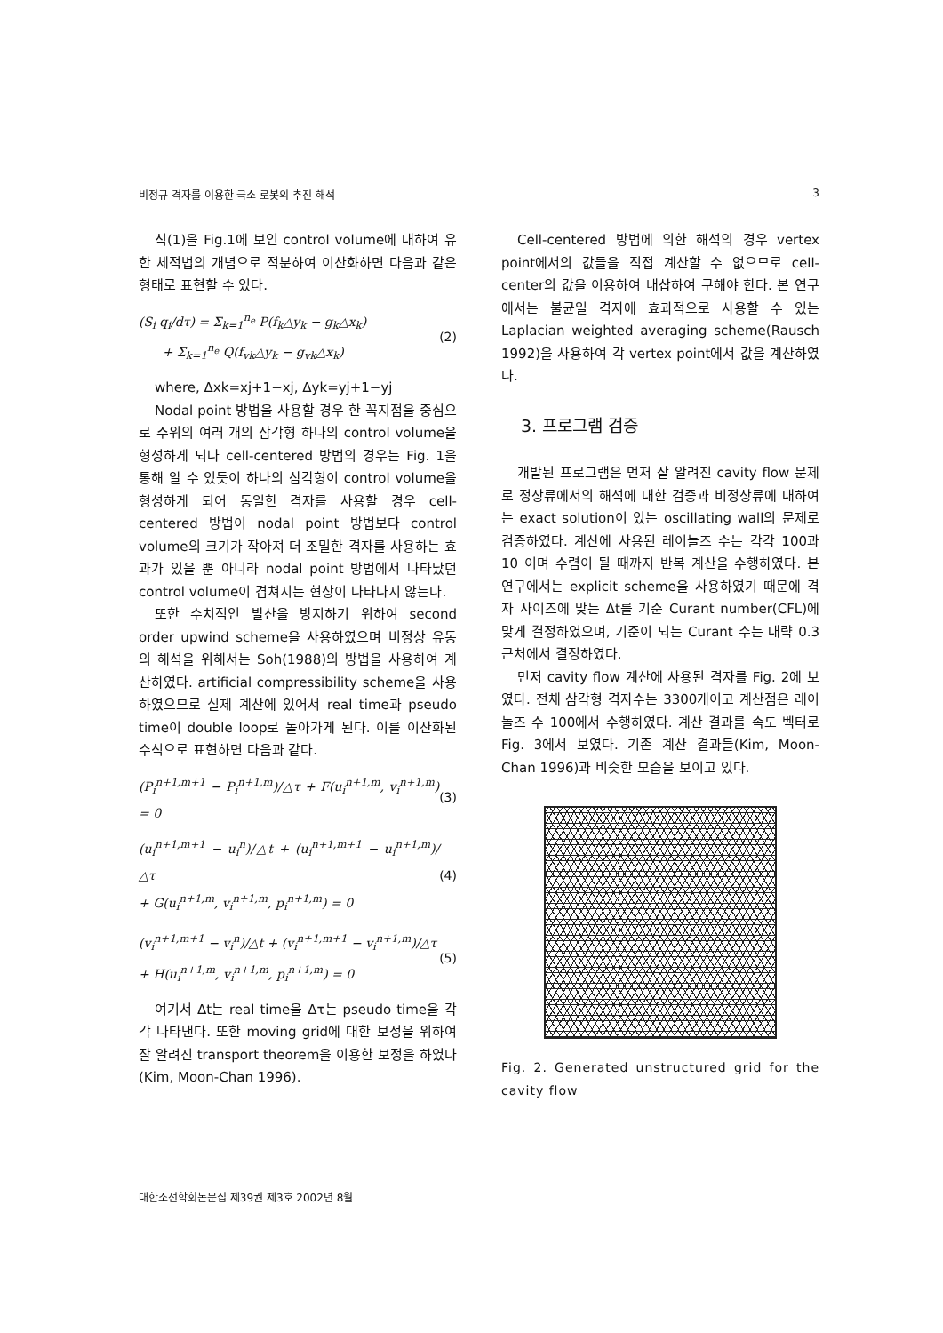비정규 격자를 이용한 극소 로봇의 추진 해석 3
식(1)을 Fig.1에 보인 control volume에 대하여 유한 체적법의 개념으로 적분하여 이산화하면 다음과 같은 형태로 표현할 수 있다.
(S<sub>i</sub> q<sub>i</sub>/dτ) = Σ<sub>k=1</sub><sup>n<sub>e</sub></sup> P(f<sub>k</sub>△y<sub>k</sub> − g<sub>k</sub>△x<sub>k</sub>)
+ Σ<sub>k=1</sub><sup>n<sub>e</sub></sup> Q(f<sub>vk</sub>△y<sub>k</sub> − g<sub>vk</sub>△x<sub>k</sub>)
(2)
where, Δxk=xj+1−xj, Δyk=yj+1−yj
Nodal point 방법을 사용할 경우 한 꼭지점을 중심으로 주위의 여러 개의 삼각형 하나의 control volume을 형성하게 되나 cell-centered 방법의 경우는 Fig. 1을 통해 알 수 있듯이 하나의 삼각형이 control volume을 형성하게 되어 동일한 격자를 사용할 경우 cell-centered 방법이 nodal point 방법보다 control volume의 크기가 작아져 더 조밀한 격자를 사용하는 효과가 있을 뿐 아니라 nodal point 방법에서 나타났던 control volume이 겹쳐지는 현상이 나타나지 않는다.
또한 수치적인 발산을 방지하기 위하여 second order upwind scheme을 사용하였으며 비정상 유동의 해석을 위해서는 Soh(1988)의 방법을 사용하여 계산하였다. artificial compressibility scheme을 사용하였으므로 실제 계산에 있어서 real time과 pseudo time이 double loop로 돌아가게 된다. 이를 이산화된 수식으로 표현하면 다음과 같다.
(P<sub>i</sub><sup>n+1,m+1</sup> − P<sub>i</sub><sup>n+1,m</sup>)/△τ + F(u<sub>i</sub><sup>n+1,m</sup>, v<sub>i</sub><sup>n+1,m</sup>) = 0
(3)
(u<sub>i</sub><sup>n+1,m+1</sup> − u<sub>i</sub><sup>n</sup>)/△t + (u<sub>i</sub><sup>n+1,m+1</sup> − u<sub>i</sub><sup>n+1,m</sup>)/△τ
+ G(u<sub>i</sub><sup>n+1,m</sup>, v<sub>i</sub><sup>n+1,m</sup>, p<sub>i</sub><sup>n+1,m</sup>) = 0
(4)
(v<sub>i</sub><sup>n+1,m+1</sup> − v<sub>i</sub><sup>n</sup>)/△t + (v<sub>i</sub><sup>n+1,m+1</sup> − v<sub>i</sub><sup>n+1,m</sup>)/△τ
+ H(u<sub>i</sub><sup>n+1,m</sup>, v<sub>i</sub><sup>n+1,m</sup>, p<sub>i</sub><sup>n+1,m</sup>) = 0
(5)
여기서 Δt는 real time을 Δτ는 pseudo time을 각각 나타낸다. 또한 moving grid에 대한 보정을 위하여 잘 알려진 transport theorem을 이용한 보정을 하였다(Kim, Moon-Chan 1996).
Cell-centered 방법에 의한 해석의 경우 vertex point에서의 값들을 직접 계산할 수 없으므로 cell-center의 값을 이용하여 내삽하여 구해야 한다. 본 연구에서는 불균일 격자에 효과적으로 사용할 수 있는 Laplacian weighted averaging scheme(Rausch 1992)을 사용하여 각 vertex point에서 값을 계산하였다.
3. 프로그램 검증
개발된 프로그램은 먼저 잘 알려진 cavity flow 문제로 정상류에서의 해석에 대한 검증과 비정상류에 대하여는 exact solution이 있는 oscillating wall의 문제로 검증하였다. 계산에 사용된 레이놀즈 수는 각각 100과 10 이며 수렴이 될 때까지 반복 계산을 수행하였다. 본 연구에서는 explicit scheme을 사용하였기 때문에 격자 사이즈에 맞는 Δt를 기준 Curant number(CFL)에 맞게 결정하였으며, 기준이 되는 Curant 수는 대략 0.3 근처에서 결정하였다.
먼저 cavity flow 계산에 사용된 격자를 Fig. 2에 보였다. 전체 삼각형 격자수는 3300개이고 계산점은 레이놀즈 수 100에서 수행하였다. 계산 결과를 속도 벡터로 Fig. 3에서 보였다. 기존 계산 결과들(Kim, Moon-Chan 1996)과 비슷한 모습을 보이고 있다.
Fig. 2. Generated unstructured grid for the cavity flow
대한조선학회논문집 제39권 제3호 2002년 8월